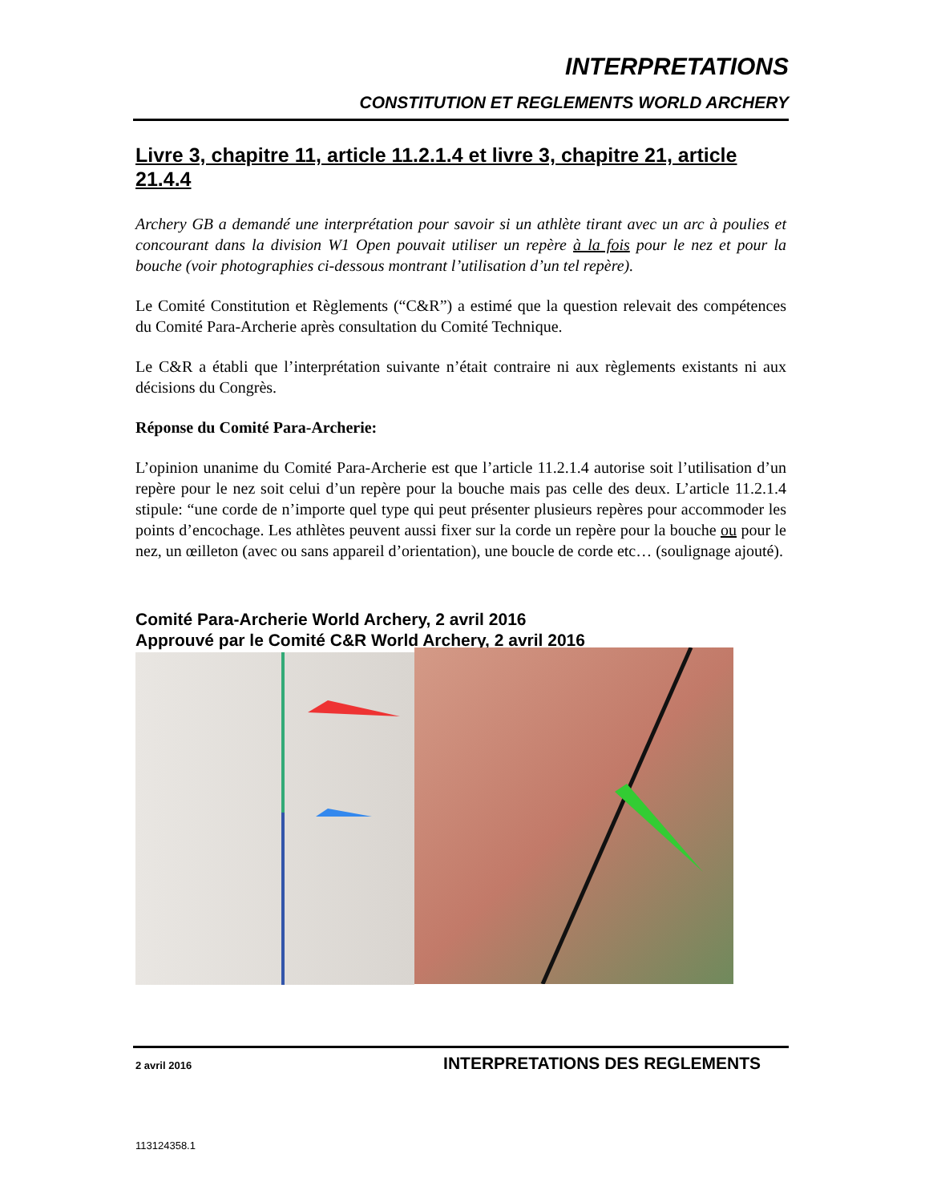INTERPRETATIONS
CONSTITUTION ET REGLEMENTS WORLD ARCHERY
Livre 3, chapitre 11, article 11.2.1.4 et livre 3, chapitre 21, article 21.4.4
Archery GB a demandé une interprétation pour savoir si un athlète tirant avec un arc à poulies et concourant dans la division W1 Open pouvait utiliser un repère à la fois pour le nez et pour la bouche (voir photographies ci-dessous montrant l’utilisation d’un tel repère).
Le Comité Constitution et Règlements (“C&R”) a estimé que la question relevait des compétences du Comité Para-Archerie après consultation du Comité Technique.
Le C&R a établi que l’interprétation suivante n’était contraire ni aux règlements existants ni aux décisions du Congrès.
Réponse du Comité Para-Archerie:
L’opinion unanime du Comité Para-Archerie est que l’article 11.2.1.4 autorise soit l’utilisation d’un repère pour le nez soit celui d’un repère pour la bouche mais pas celle des deux. L’article 11.2.1.4 stipule: “une corde de n’importe quel type qui peut présenter plusieurs repères pour accommoder les points d’encochage. Les athlètes peuvent aussi fixer sur la corde un repère pour la bouche ou pour le nez, un œilleton (avec ou sans appareil d’orientation), une boucle de corde etc… (soulignage ajouté).
Comité Para-Archerie World Archery, 2 avril 2016
Approuvé par le Comité C&R World Archery, 2 avril 2016
2 avril 2016 INTERPRETATIONS DES REGLEMENTS
113124358.1